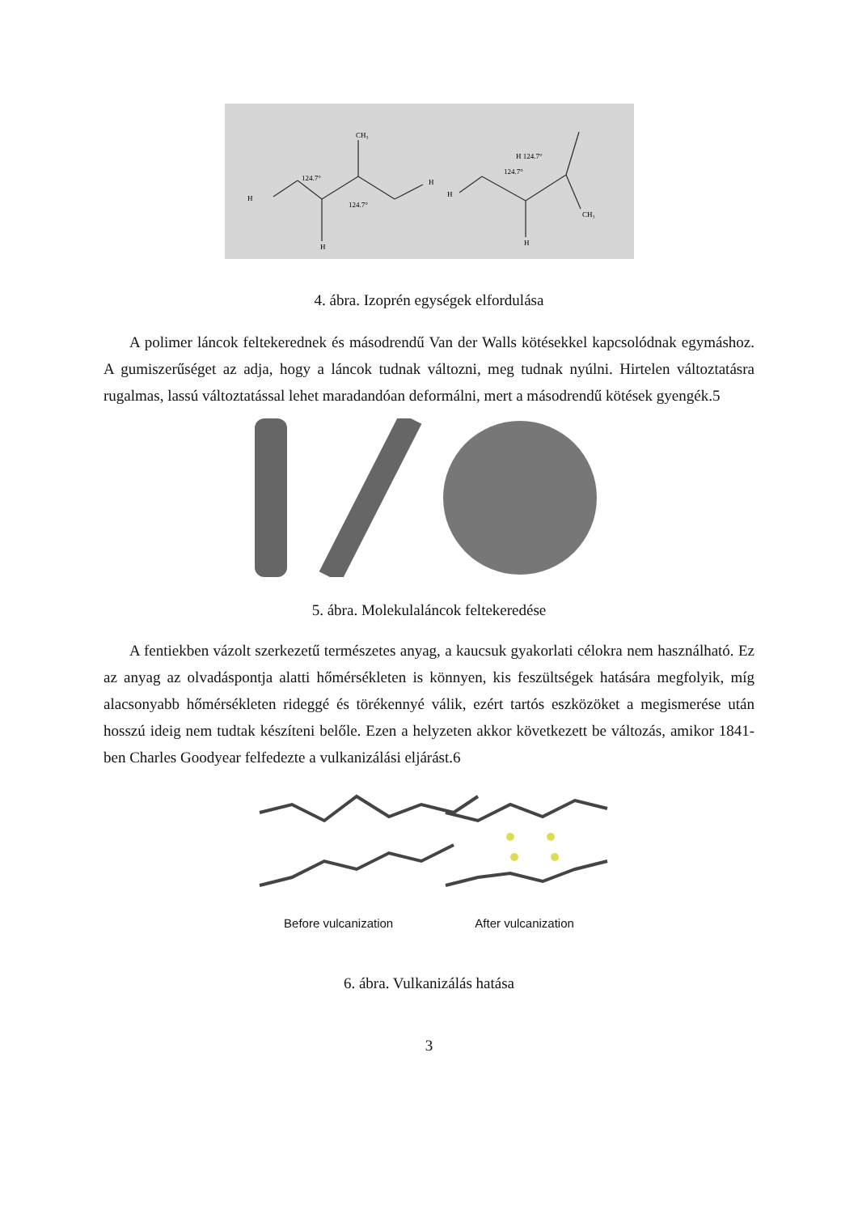CH₃
124.7°
124.7°
H
H
H
124.7°
H 124.7°
H
H
CH₃
4. ábra. Izoprén egységek elfordulása
A polimer láncok feltekerednek és másodrendű Van der Walls kötésekkel kapcsolódnak egymáshoz. A gumiszerűséget az adja, hogy a láncok tudnak változni, meg tudnak nyúlni. Hirtelen változtatásra rugalmas, lassú változtatással lehet maradandóan deformálni, mert a másodrendű kötések gyengék.5
5. ábra. Molekulaláncok feltekeredése
A fentiekben vázolt szerkezetű természetes anyag, a kaucsuk gyakorlati célokra nem használható. Ez az anyag az olvadáspontja alatti hőmérsékleten is könnyen, kis feszültségek hatására megfolyik, míg alacsonyabb hőmérsékleten rideggé és törékennyé válik, ezért tartós eszközöket a megismerése után hosszú ideig nem tudtak készíteni belőle. Ezen a helyzeten akkor következett be változás, amikor 1841-ben Charles Goodyear felfedezte a vulkanizálási eljárást.6
Before vulcanization After vulcanization
6. ábra. Vulkanizálás hatása
3